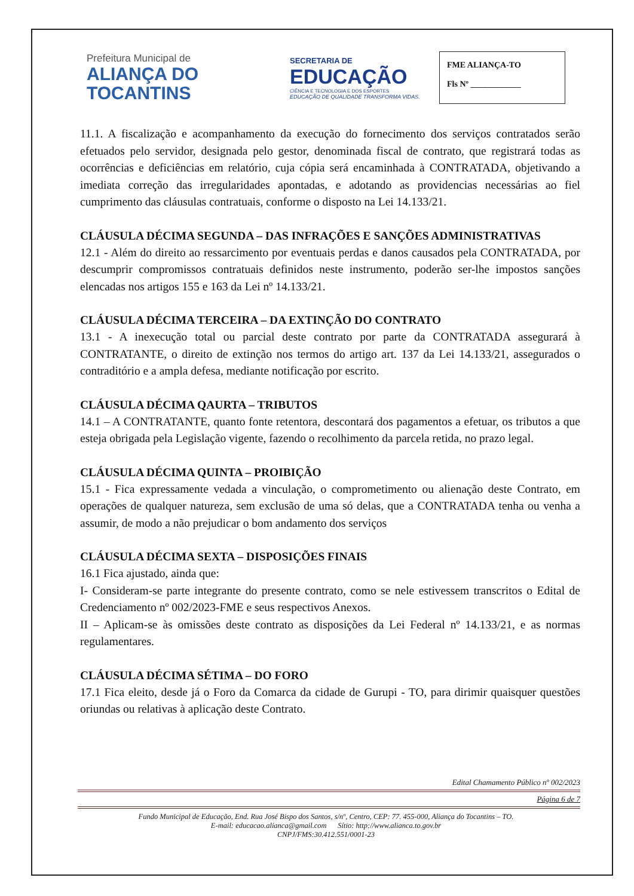Prefeitura Municipal de
ALIANÇA DO
TOCANTINS
SECRETARIA DE
EDUCAÇÃO
CIÊNCIA E TECNOLOGIA E DOS ESPORTES
EDUCAÇÃO DE QUALIDADE TRANSFORMA VIDAS.
FME ALIANÇA-TO
Fls Nº ____________
11.1. A fiscalização e acompanhamento da execução do fornecimento dos serviços contratados serão efetuados pelo servidor, designada pelo gestor, denominada fiscal de contrato, que registrará todas as ocorrências e deficiências em relatório, cuja cópia será encaminhada à CONTRATADA, objetivando a imediata correção das irregularidades apontadas, e adotando as providencias necessárias ao fiel cumprimento das cláusulas contratuais, conforme o disposto na Lei 14.133/21.
CLÁUSULA DÉCIMA SEGUNDA – DAS INFRAÇÕES E SANÇÕES ADMINISTRATIVAS
12.1 - Além do direito ao ressarcimento por eventuais perdas e danos causados pela CONTRATADA, por descumprir compromissos contratuais definidos neste instrumento, poderão ser-lhe impostos sanções elencadas nos artigos 155 e 163 da Lei nº 14.133/21.
CLÁUSULA DÉCIMA TERCEIRA – DA EXTINÇÃO DO CONTRATO
13.1 - A inexecução total ou parcial deste contrato por parte da CONTRATADA assegurará à CONTRATANTE, o direito de extinção nos termos do artigo art. 137 da Lei 14.133/21, assegurados o contraditório e a ampla defesa, mediante notificação por escrito.
CLÁUSULA DÉCIMA QAURTA – TRIBUTOS
14.1 – A CONTRATANTE, quanto fonte retentora, descontará dos pagamentos a efetuar, os tributos a que esteja obrigada pela Legislação vigente, fazendo o recolhimento da parcela retida, no prazo legal.
CLÁUSULA DÉCIMA QUINTA – PROIBIÇÃO
15.1 - Fica expressamente vedada a vinculação, o comprometimento ou alienação deste Contrato, em operações de qualquer natureza, sem exclusão de uma só delas, que a CONTRATADA tenha ou venha a assumir, de modo a não prejudicar o bom andamento dos serviços
CLÁUSULA DÉCIMA SEXTA – DISPOSIÇÕES FINAIS
16.1 Fica ajustado, ainda que:
I- Consideram-se parte integrante do presente contrato, como se nele estivessem transcritos o Edital de Credenciamento nº 002/2023-FME e seus respectivos Anexos.
II – Aplicam-se às omissões deste contrato as disposições da Lei Federal nº 14.133/21, e as normas regulamentares.
CLÁUSULA DÉCIMA SÉTIMA – DO FORO
17.1 Fica eleito, desde já o Foro da Comarca da cidade de Gurupi - TO, para dirimir quaisquer questões oriundas ou relativas à aplicação deste Contrato.
Edital Chamamento Público nº 002/2023
Página 6 de 7
Fundo Municipal de Educação, End. Rua José Bispo dos Santos, s/nº, Centro, CEP: 77. 455-000, Aliança do Tocantins – TO.
E-mail: educacao.alianca@gmail.com Sítio: http://www.alianca.to.gov.br
CNPJ/FMS:30.412.551/0001-23